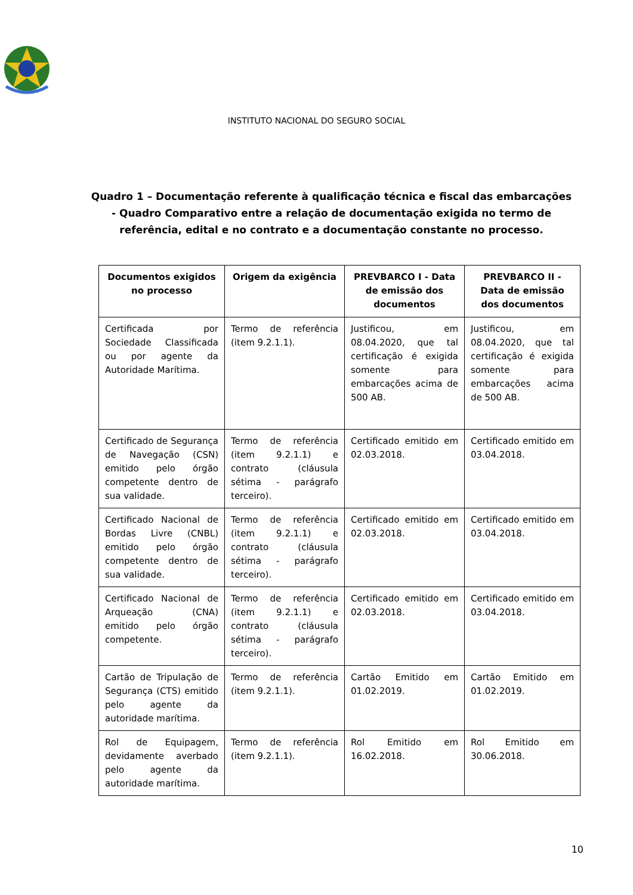INSTITUTO NACIONAL DO SEGURO SOCIAL
Quadro 1 – Documentação referente à qualificação técnica e fiscal das embarcações - Quadro Comparativo entre a relação de documentação exigida no termo de referência, edital e no contrato e a documentação constante no processo.
| Documentos exigidos no processo | Origem da exigência | PREVBARCO I - Data de emissão dos documentos | PREVBARCO II - Data de emissão dos documentos |
| --- | --- | --- | --- |
| Certificada por Sociedade Classificada ou por agente da Autoridade Marítima. | Termo de referência (item 9.2.1.1). | Justificou, em 08.04.2020, que tal certificação é exigida somente para embarcações acima de 500 AB. | Justificou, em 08.04.2020, que tal certificação é exigida somente para embarcações acima de 500 AB. |
| Certificado de Segurança de Navegação (CSN) emitido pelo órgão competente dentro de sua validade. | Termo de referência (item 9.2.1.1) e contrato (cláusula sétima - parágrafo terceiro). | Certificado emitido em 02.03.2018. | Certificado emitido em 03.04.2018. |
| Certificado Nacional de Bordas Livre (CNBL) emitido pelo órgão competente dentro de sua validade. | Termo de referência (item 9.2.1.1) e contrato (cláusula sétima - parágrafo terceiro). | Certificado emitido em 02.03.2018. | Certificado emitido em 03.04.2018. |
| Certificado Nacional de Arqueação (CNA) emitido pelo órgão competente. | Termo de referência (item 9.2.1.1) e contrato (cláusula sétima - parágrafo terceiro). | Certificado emitido em 02.03.2018. | Certificado emitido em 03.04.2018. |
| Cartão de Tripulação de Segurança (CTS) emitido pelo agente da autoridade marítima. | Termo de referência (item 9.2.1.1). | Cartão Emitido em 01.02.2019. | Cartão Emitido em 01.02.2019. |
| Rol de Equipagem, devidamente averbado pelo agente da autoridade marítima. | Termo de referência (item 9.2.1.1). | Rol Emitido em 16.02.2018. | Rol Emitido em 30.06.2018. |
10